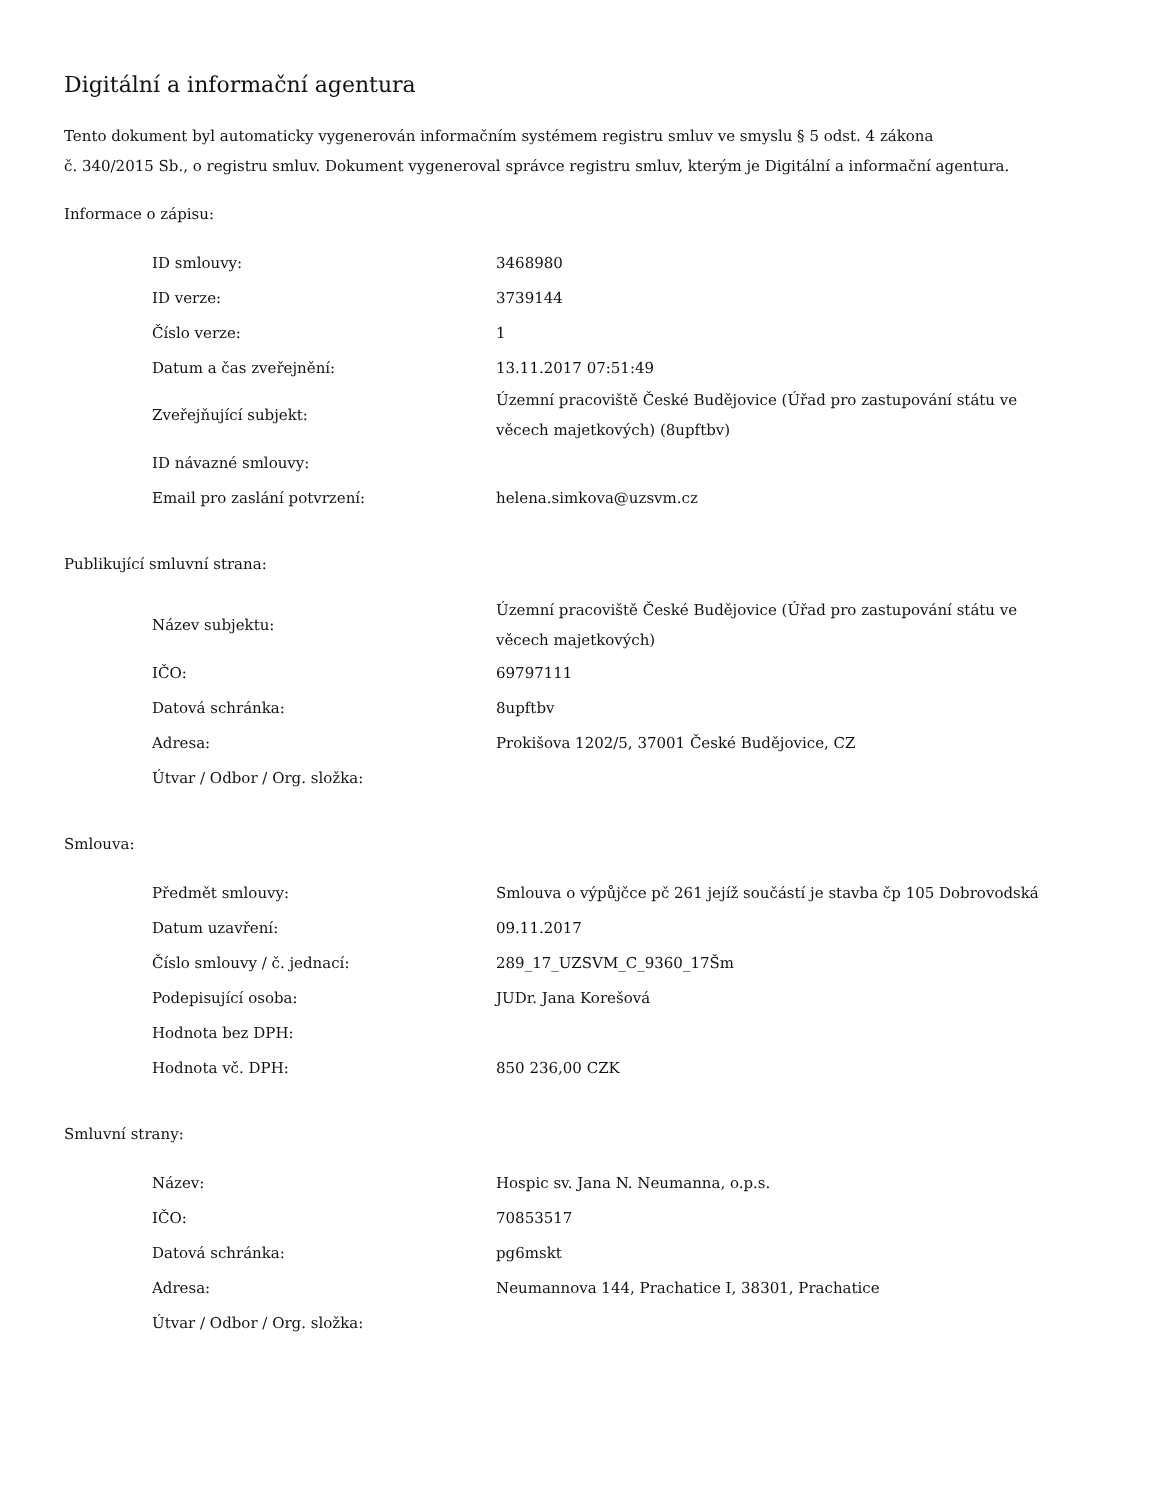Digitální a informační agentura
Tento dokument byl automaticky vygenerován informačním systémem registru smluv ve smyslu § 5 odst. 4 zákona
č. 340/2015 Sb., o registru smluv. Dokument vygeneroval správce registru smluv, kterým je Digitální a informační agentura.
Informace o zápisu:
| ID smlouvy: | 3468980 |
| ID verze: | 3739144 |
| Číslo verze: | 1 |
| Datum a čas zveřejnění: | 13.11.2017 07:51:49 |
| Zveřejňující subjekt: | Územní pracoviště České Budějovice (Úřad pro zastupování státu ve věcech majetkových) (8upftbv) |
| ID návazné smlouvy: | |
| Email pro zaslání potvrzení: | helena.simkova@uzsvm.cz |
Publikující smluvní strana:
| Název subjektu: | Územní pracoviště České Budějovice (Úřad pro zastupování státu ve věcech majetkových) |
| IČO: | 69797111 |
| Datová schránka: | 8upftbv |
| Adresa: | Prokišova 1202/5, 37001 České Budějovice, CZ |
| Útvar / Odbor / Org. složka: | |
Smlouva:
| Předmět smlouvy: | Smlouva o výpůjčce pč 261 jejíž součástí je stavba čp 105 Dobrovodská |
| Datum uzavření: | 09.11.2017 |
| Číslo smlouvy / č. jednací: | 289_17_UZSVM_C_9360_17Šm |
| Podepisující osoba: | JUDr. Jana Korešová |
| Hodnota bez DPH: | |
| Hodnota vč. DPH: | 850 236,00 CZK |
Smluvní strany:
| Název: | Hospic sv. Jana N. Neumanna, o.p.s. |
| IČO: | 70853517 |
| Datová schránka: | pg6mskt |
| Adresa: | Neumannova 144, Prachatice I, 38301, Prachatice |
| Útvar / Odbor / Org. složka: | |